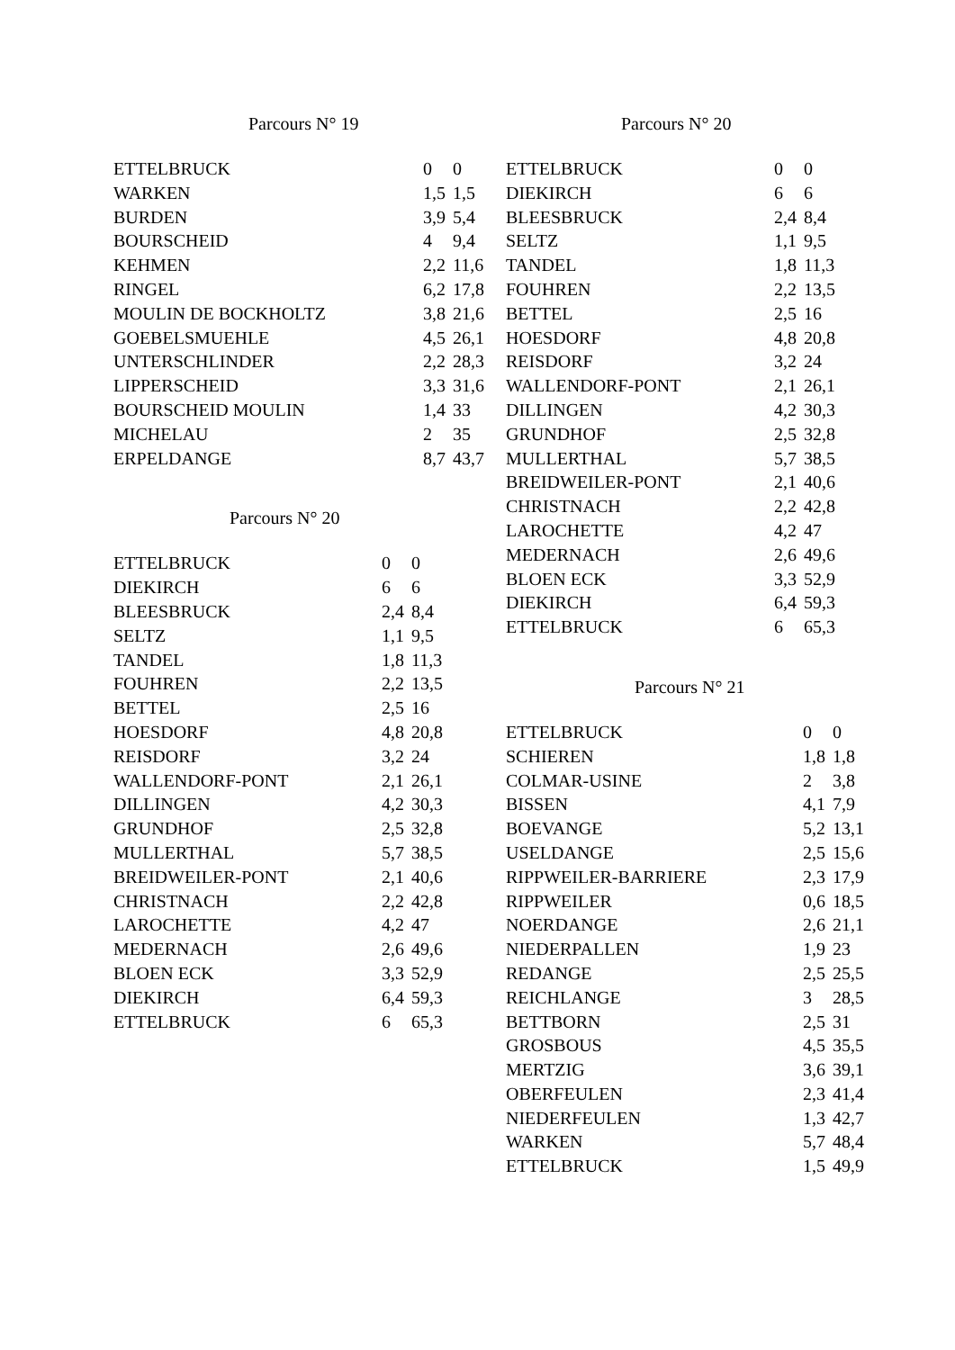Parcours N° 19
| ETTELBRUCK | 0 | 0 |
| WARKEN | 1,5 | 1,5 |
| BURDEN | 3,9 | 5,4 |
| BOURSCHEID | 4 | 9,4 |
| KEHMEN | 2,2 | 11,6 |
| RINGEL | 6,2 | 17,8 |
| MOULIN DE BOCKHOLTZ | 3,8 | 21,6 |
| GOEBELSMUEHLE | 4,5 | 26,1 |
| UNTERSCHLINDER | 2,2 | 28,3 |
| LIPPERSCHEID | 3,3 | 31,6 |
| BOURSCHEID MOULIN | 1,4 | 33 |
| MICHELAU | 2 | 35 |
| ERPELDANGE | 8,7 | 43,7 |
Parcours N° 20
| ETTELBRUCK | 0 | 0 |
| DIEKIRCH | 6 | 6 |
| BLEESBRUCK | 2,4 | 8,4 |
| SELTZ | 1,1 | 9,5 |
| TANDEL | 1,8 | 11,3 |
| FOUHREN | 2,2 | 13,5 |
| BETTEL | 2,5 | 16 |
| HOESDORF | 4,8 | 20,8 |
| REISDORF | 3,2 | 24 |
| WALLENDORF-PONT | 2,1 | 26,1 |
| DILLINGEN | 4,2 | 30,3 |
| GRUNDHOF | 2,5 | 32,8 |
| MULLERTHAL | 5,7 | 38,5 |
| BREIDWEILER-PONT | 2,1 | 40,6 |
| CHRISTNACH | 2,2 | 42,8 |
| LAROCHETTE | 4,2 | 47 |
| MEDERNACH | 2,6 | 49,6 |
| BLOEN ECK | 3,3 | 52,9 |
| DIEKIRCH | 6,4 | 59,3 |
| ETTELBRUCK | 6 | 65,3 |
Parcours N° 20
| ETTELBRUCK | 0 | 0 |
| DIEKIRCH | 6 | 6 |
| BLEESBRUCK | 2,4 | 8,4 |
| SELTZ | 1,1 | 9,5 |
| TANDEL | 1,8 | 11,3 |
| FOUHREN | 2,2 | 13,5 |
| BETTEL | 2,5 | 16 |
| HOESDORF | 4,8 | 20,8 |
| REISDORF | 3,2 | 24 |
| WALLENDORF-PONT | 2,1 | 26,1 |
| DILLINGEN | 4,2 | 30,3 |
| GRUNDHOF | 2,5 | 32,8 |
| MULLERTHAL | 5,7 | 38,5 |
| BREIDWEILER-PONT | 2,1 | 40,6 |
| CHRISTNACH | 2,2 | 42,8 |
| LAROCHETTE | 4,2 | 47 |
| MEDERNACH | 2,6 | 49,6 |
| BLOEN ECK | 3,3 | 52,9 |
| DIEKIRCH | 6,4 | 59,3 |
| ETTELBRUCK | 6 | 65,3 |
Parcours N° 21
| ETTELBRUCK | 0 | 0 |
| SCHIEREN | 1,8 | 1,8 |
| COLMAR-USINE | 2 | 3,8 |
| BISSEN | 4,1 | 7,9 |
| BOEVANGE | 5,2 | 13,1 |
| USELDANGE | 2,5 | 15,6 |
| RIPPWEILER-BARRIERE | 2,3 | 17,9 |
| RIPPWEILER | 0,6 | 18,5 |
| NOERDANGE | 2,6 | 21,1 |
| NIEDERPALLEN | 1,9 | 23 |
| REDANGE | 2,5 | 25,5 |
| REICHLANGE | 3 | 28,5 |
| BETTBORN | 2,5 | 31 |
| GROSBOUS | 4,5 | 35,5 |
| MERTZIG | 3,6 | 39,1 |
| OBERFEULEN | 2,3 | 41,4 |
| NIEDERFEULEN | 1,3 | 42,7 |
| WARKEN | 5,7 | 48,4 |
| ETTELBRUCK | 1,5 | 49,9 |